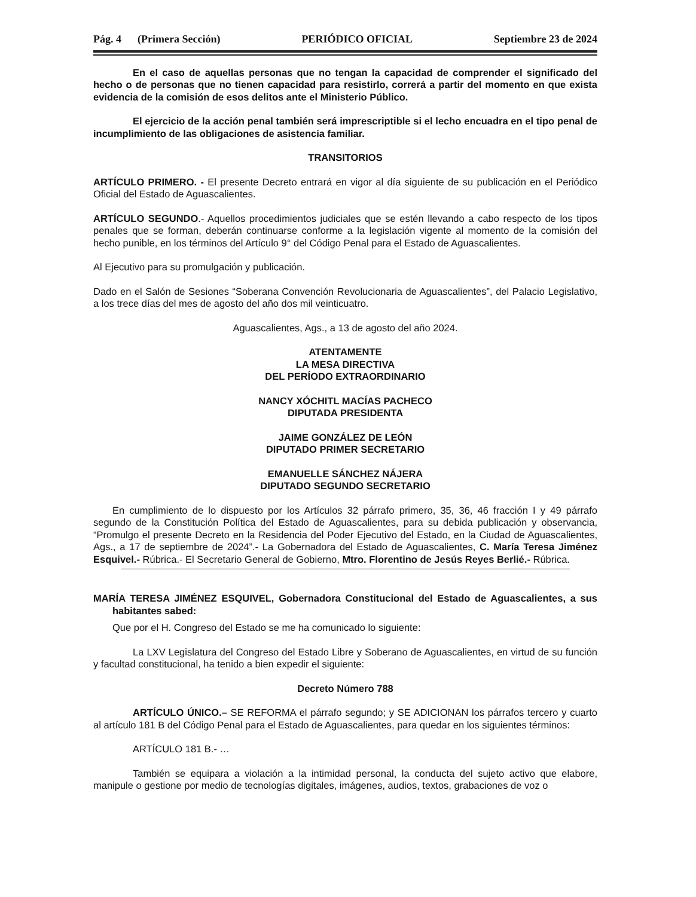Pág. 4 (Primera Sección) PERIÓDICO OFICIAL Septiembre 23 de 2024
En el caso de aquellas personas que no tengan la capacidad de comprender el significado del hecho o de personas que no tienen capacidad para resistirlo, correrá a partir del momento en que exista evidencia de la comisión de esos delitos ante el Ministerio Público.
El ejercicio de la acción penal también será imprescriptible si el lecho encuadra en el tipo penal de incumplimiento de las obligaciones de asistencia familiar.
TRANSITORIOS
ARTÍCULO PRIMERO. - El presente Decreto entrará en vigor al día siguiente de su publicación en el Periódico Oficial del Estado de Aguascalientes.
ARTÍCULO SEGUNDO.- Aquellos procedimientos judiciales que se estén llevando a cabo respecto de los tipos penales que se forman, deberán continuarse conforme a la legislación vigente al momento de la comisión del hecho punible, en los términos del Artículo 9° del Código Penal para el Estado de Aguascalientes.
Al Ejecutivo para su promulgación y publicación.
Dado en el Salón de Sesiones “Soberana Convención Revolucionaria de Aguascalientes”, del Palacio Legislativo, a los trece días del mes de agosto del año dos mil veinticuatro.
Aguascalientes, Ags., a 13 de agosto del año 2024.
ATENTAMENTE
LA MESA DIRECTIVA
DEL PERÍODO EXTRAORDINARIO
NANCY XÓCHITL MACÍAS PACHECO
DIPUTADA PRESIDENTA
JAIME GONZÁLEZ DE LEÓN
DIPUTADO PRIMER SECRETARIO
EMANUELLE SÁNCHEZ NÁJERA
DIPUTADO SEGUNDO SECRETARIO
En cumplimiento de lo dispuesto por los Artículos 32 párrafo primero, 35, 36, 46 fracción I y 49 párrafo segundo de la Constitución Política del Estado de Aguascalientes, para su debida publicación y observancia, “Promulgo el presente Decreto en la Residencia del Poder Ejecutivo del Estado, en la Ciudad de Aguascalientes, Ags., a 17 de septiembre de 2024”.- La Gobernadora del Estado de Aguascalientes, C. María Teresa Jiménez Esquivel.- Rúbrica.- El Secretario General de Gobierno, Mtro. Florentino de Jesús Reyes Berlié.- Rúbrica.
MARÍA TERESA JIMÉNEZ ESQUIVEL, Gobernadora Constitucional del Estado de Aguascalientes, a sus habitantes sabed:
Que por el H. Congreso del Estado se me ha comunicado lo siguiente:
La LXV Legislatura del Congreso del Estado Libre y Soberano de Aguascalientes, en virtud de su función y facultad constitucional, ha tenido a bien expedir el siguiente:
Decreto Número 788
ARTÍCULO ÚNICO.– SE REFORMA el párrafo segundo; y SE ADICIONAN los párrafos tercero y cuarto al artículo 181 B del Código Penal para el Estado de Aguascalientes, para quedar en los siguientes términos:
ARTÍCULO 181 B.- …
También se equipara a violación a la intimidad personal, la conducta del sujeto activo que elabore, manipule o gestione por medio de tecnologías digitales, imágenes, audios, textos, grabaciones de voz o